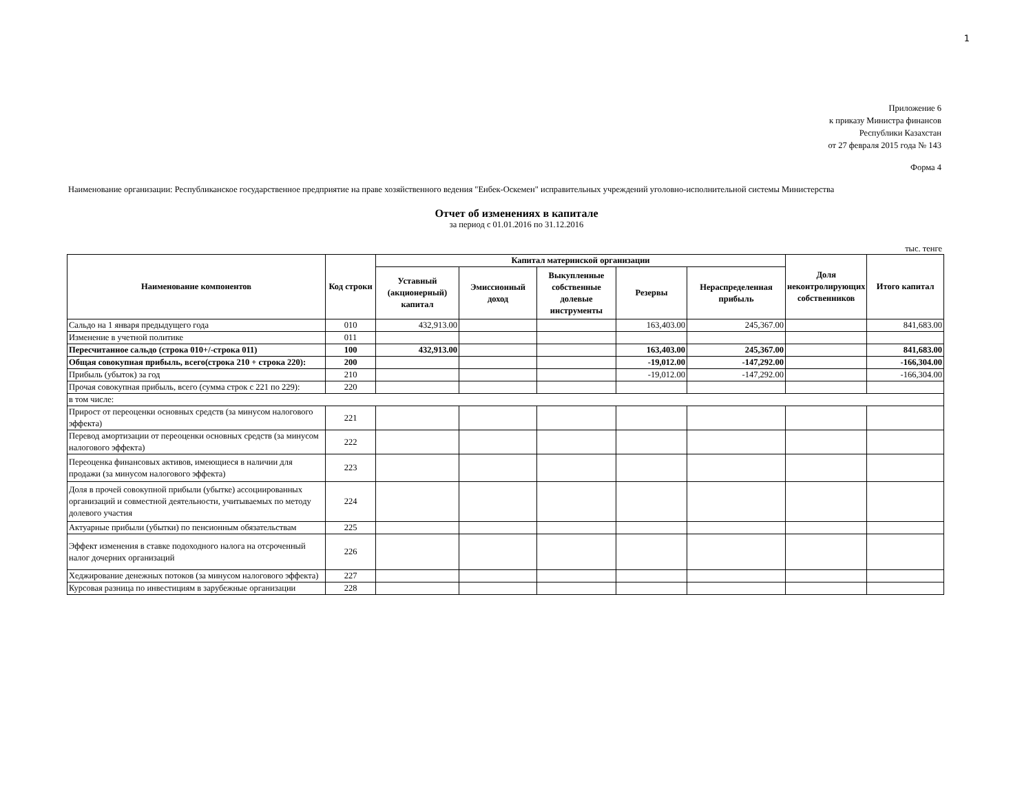1
Приложение 6
к приказу Министра финансов
Республики Казахстан
от 27 февраля 2015 года № 143
Форма 4
Наименование организации: Республиканское государственное предприятие на праве хозяйственного ведения "Енбек-Оскемен" исправительных учреждений уголовно-исполнительной системы Министерства
Отчет об изменениях в капитале
за период с 01.01.2016 по 31.12.2016
тыс. тенге
| Наименование компонентов | Код строки | Капитал материнской организации | | | | | Доля неконтролирующих собственников | Итого капитал |
| --- | --- | --- | --- | --- | --- | --- | --- | --- |
| | | Уставный (акционерный) капитал | Эмиссионный доход | Выкупленные собственные долевые инструменты | Резервы | Нераспределенная прибыль | | |
| Сальдо на 1 января предыдущего года | 010 | 432,913.00 | | | 163,403.00 | 245,367.00 | | 841,683.00 |
| Изменение в учетной политике | 011 | | | | | | | |
| Пересчитанное сальдо (строка 010+/-строка 011) | 100 | 432,913.00 | | | 163,403.00 | 245,367.00 | | 841,683.00 |
| Общая совокупная прибыль, всего(строка 210 + строка 220): | 200 | | | | -19,012.00 | -147,292.00 | | -166,304.00 |
| Прибыль (убыток) за год | 210 | | | | -19,012.00 | -147,292.00 | | -166,304.00 |
| Прочая совокупная прибыль, всего (сумма строк с 221 по 229): | 220 | | | | | | | |
| в том числе: | | | | | | | | |
| Прирост от переоценки основных средств (за минусом налогового эффекта) | 221 | | | | | | | |
| Перевод амортизации от переоценки основных средств (за минусом налогового эффекта) | 222 | | | | | | | |
| Переоценка финансовых активов, имеющиеся в наличии для продажи (за минусом налогового эффекта) | 223 | | | | | | | |
| Доля в прочей совокупной прибыли (убытке) ассоциированных организаций и совместной деятельности, учитываемых по методу долевого участия | 224 | | | | | | | |
| Актуарные прибыли (убытки) по пенсионным обязательствам | 225 | | | | | | | |
| Эффект изменения в ставке подоходного налога на отсроченный налог дочерних организаций | 226 | | | | | | | |
| Хеджирование денежных потоков (за минусом налогового эффекта) | 227 | | | | | | | |
| Курсовая разница по инвестициям в зарубежные организации | 228 | | | | | | | |